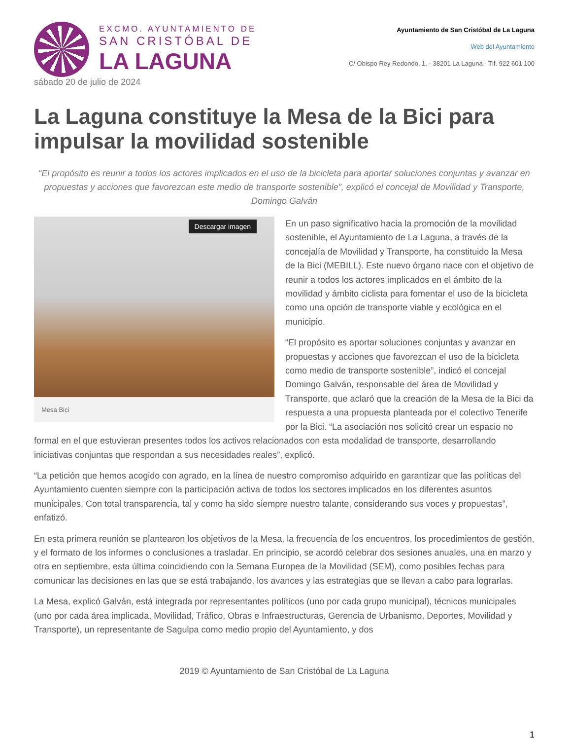EXCMO. AYUNTAMIENTO DE
SAN CRISTÓBAL DE
LA LAGUNA
Ayuntamiento de San Cristóbal de La Laguna
Web del Ayuntamiento
C/ Obispo Rey Redondo, 1. - 38201 La Laguna - Tlf. 922 601 100
sábado 20 de julio de 2024
La Laguna constituye la Mesa de la Bici para impulsar la movilidad sostenible
“El propósito es reunir a todos los actores implicados en el uso de la bicicleta para aportar soluciones conjuntas y avanzar en propuestas y acciones que favorezcan este medio de transporte sostenible”, explicó el concejal de Movilidad y Transporte, Domingo Galván
Descargar imagen
Mesa Bici
En un paso significativo hacia la promoción de la movilidad sostenible, el Ayuntamiento de La Laguna, a través de la concejalía de Movilidad y Transporte, ha constituido la Mesa de la Bici (MEBILL). Este nuevo órgano nace con el objetivo de reunir a todos los actores implicados en el ámbito de la movilidad y ámbito ciclista para fomentar el uso de la bicicleta como una opción de transporte viable y ecológica en el municipio.
“El propósito es aportar soluciones conjuntas y avanzar en propuestas y acciones que favorezcan el uso de la bicicleta como medio de transporte sostenible”, indicó el concejal Domingo Galván, responsable del área de Movilidad y Transporte, que aclaró que la creación de la Mesa de la Bici da respuesta a una propuesta planteada por el colectivo Tenerife por la Bici. “La asociación nos solicitó crear un espacio no formal en el que estuvieran presentes todos los activos relacionados con esta modalidad de transporte, desarrollando iniciativas conjuntas que respondan a sus necesidades reales”, explicó.
“La petición que hemos acogido con agrado, en la línea de nuestro compromiso adquirido en garantizar que las políticas del Ayuntamiento cuenten siempre con la participación activa de todos los sectores implicados en los diferentes asuntos municipales. Con total transparencia, tal y como ha sido siempre nuestro talante, considerando sus voces y propuestas”, enfatizó.
En esta primera reunión se plantearon los objetivos de la Mesa, la frecuencia de los encuentros, los procedimientos de gestión, y el formato de los informes o conclusiones a trasladar. En principio, se acordó celebrar dos sesiones anuales, una en marzo y otra en septiembre, esta última coincidiendo con la Semana Europea de la Movilidad (SEM), como posibles fechas para comunicar las decisiones en las que se está trabajando, los avances y las estrategias que se llevan a cabo para lograrlas.
La Mesa, explicó Galván, está integrada por representantes políticos (uno por cada grupo municipal), técnicos municipales (uno por cada área implicada, Movilidad, Tráfico, Obras e Infraestructuras, Gerencia de Urbanismo, Deportes, Movilidad y Transporte), un representante de Sagulpa como medio propio del Ayuntamiento, y dos
2019 © Ayuntamiento de San Cristóbal de La Laguna
1